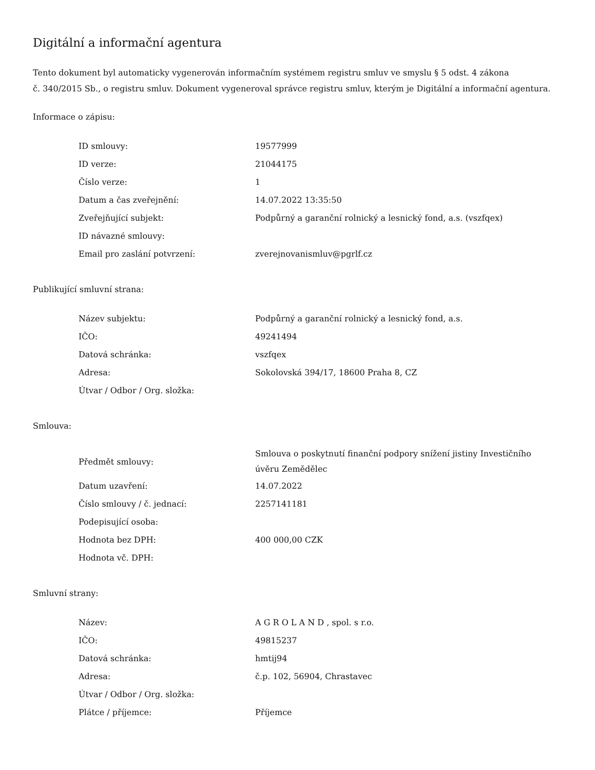Digitální a informační agentura
Tento dokument byl automaticky vygenerován informačním systémem registru smluv ve smyslu § 5 odst. 4 zákona
č. 340/2015 Sb., o registru smluv. Dokument vygeneroval správce registru smluv, kterým je Digitální a informační agentura.
Informace o zápisu:
| ID smlouvy: | 19577999 |
| ID verze: | 21044175 |
| Číslo verze: | 1 |
| Datum a čas zveřejnění: | 14.07.2022 13:35:50 |
| Zveřejňující subjekt: | Podpůrný a garanční rolnický a lesnický fond, a.s. (vszfqex) |
| ID návazné smlouvy: | |
| Email pro zaslání potvrzení: | zverejnovanismluv@pgrlf.cz |
Publikující smluvní strana:
| Název subjektu: | Podpůrný a garanční rolnický a lesnický fond, a.s. |
| IČO: | 49241494 |
| Datová schránka: | vszfqex |
| Adresa: | Sokolovská 394/17, 18600 Praha 8, CZ |
| Útvar / Odbor / Org. složka: | |
Smlouva:
| Předmět smlouvy: | Smlouva o poskytnutí finanční podpory snížení jistiny Investičního úvěru Zemědělec |
| Datum uzavření: | 14.07.2022 |
| Číslo smlouvy / č. jednací: | 2257141181 |
| Podepisující osoba: | |
| Hodnota bez DPH: | 400 000,00 CZK |
| Hodnota vč. DPH: | |
Smluvní strany:
| Název: | A G R O L A N D , spol. s r.o. |
| IČO: | 49815237 |
| Datová schránka: | hmtij94 |
| Adresa: | č.p. 102, 56904, Chrastavec |
| Útvar / Odbor / Org. složka: | |
| Plátce / příjemce: | Příjemce |